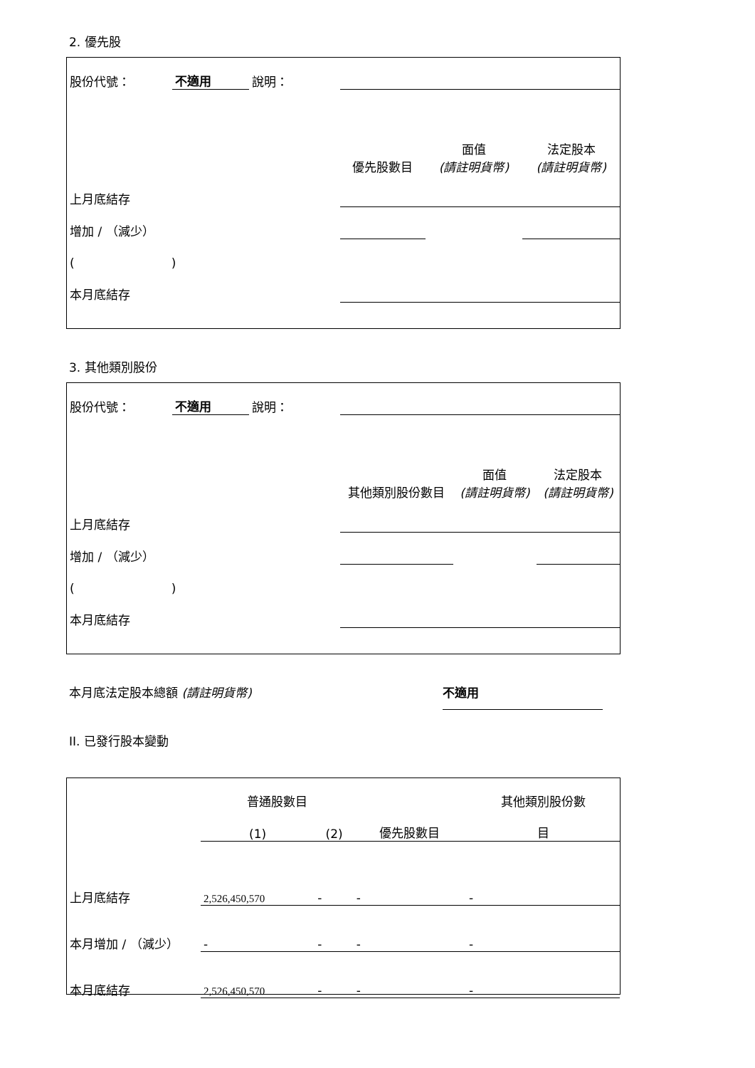2. 優先股
| 股份代號： | 不適用 | 說明： | | | |
| | | | 優先股數目 | 面值 (請註明貨幣) | 法定股本 (請註明貨幣) |
| 上月底結存 | | | | | |
| 增加 / （減少） | | | | | |
| ( ) | | | | | |
| 本月底結存 | | | | | |
3. 其他類別股份
| 股份代號： | 不適用 | 說明： | | | |
| | | | 其他類別股份數目 | 面值 (請註明貨幣) | 法定股本 (請註明貨幣) |
| 上月底結存 | | | | | |
| 增加 / （減少） | | | | | |
| ( ) | | | | | |
| 本月底結存 | | | | | |
本月底法定股本總額 (請註明貨幣) 不適用
II. 已發行股本變動
| | 普通股數目 | | | 其他類別股份數 |
| | (1) | (2) | 優先股數目 | 目 |
| 上月底結存 | 2,526,450,570 | - | - | - |
| 本月增加 / （減少） | - | - | - | - |
| 本月底結存 | 2,526,450,570 | - | - | - |